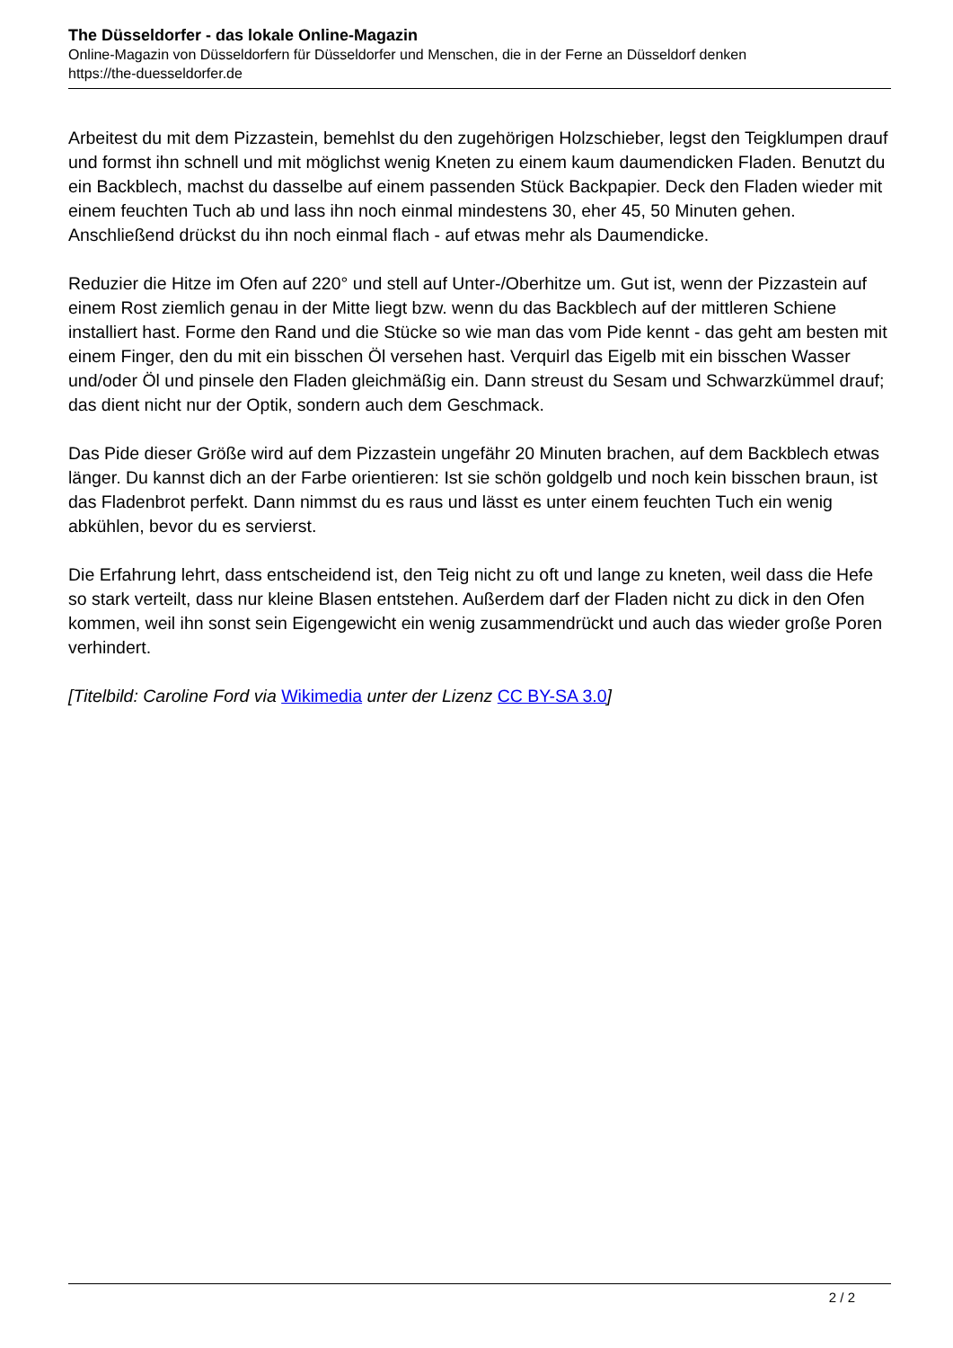The Düsseldorfer - das lokale Online-Magazin
Online-Magazin von Düsseldorfern für Düsseldorfer und Menschen, die in der Ferne an Düsseldorf denken
https://the-duesseldorfer.de
Arbeitest du mit dem Pizzastein, bemehlst du den zugehörigen Holzschieber, legst den Teigklumpen drauf und formst ihn schnell und mit möglichst wenig Kneten zu einem kaum daumendicken Fladen. Benutzt du ein Backblech, machst du dasselbe auf einem passenden Stück Backpapier. Deck den Fladen wieder mit einem feuchten Tuch ab und lass ihn noch einmal mindestens 30, eher 45, 50 Minuten gehen. Anschließend drückst du ihn noch einmal flach - auf etwas mehr als Daumendicke.
Reduzier die Hitze im Ofen auf 220° und stell auf Unter-/Oberhitze um. Gut ist, wenn der Pizzastein auf einem Rost ziemlich genau in der Mitte liegt bzw. wenn du das Backblech auf der mittleren Schiene installiert hast. Forme den Rand und die Stücke so wie man das vom Pide kennt - das geht am besten mit einem Finger, den du mit ein bisschen Öl versehen hast. Verquirl das Eigelb mit ein bisschen Wasser und/oder Öl und pinsele den Fladen gleichmäßig ein. Dann streust du Sesam und Schwarzkümmel drauf; das dient nicht nur der Optik, sondern auch dem Geschmack.
Das Pide dieser Größe wird auf dem Pizzastein ungefähr 20 Minuten brachen, auf dem Backblech etwas länger. Du kannst dich an der Farbe orientieren: Ist sie schön goldgelb und noch kein bisschen braun, ist das Fladenbrot perfekt. Dann nimmst du es raus und lässt es unter einem feuchten Tuch ein wenig abkühlen, bevor du es servierst.
Die Erfahrung lehrt, dass entscheidend ist, den Teig nicht zu oft und lange zu kneten, weil dass die Hefe so stark verteilt, dass nur kleine Blasen entstehen. Außerdem darf der Fladen nicht zu dick in den Ofen kommen, weil ihn sonst sein Eigengewicht ein wenig zusammendrückt und auch das wieder große Poren verhindert.
[Titelbild: Caroline Ford via Wikimedia unter der Lizenz CC BY-SA 3.0]
2 / 2